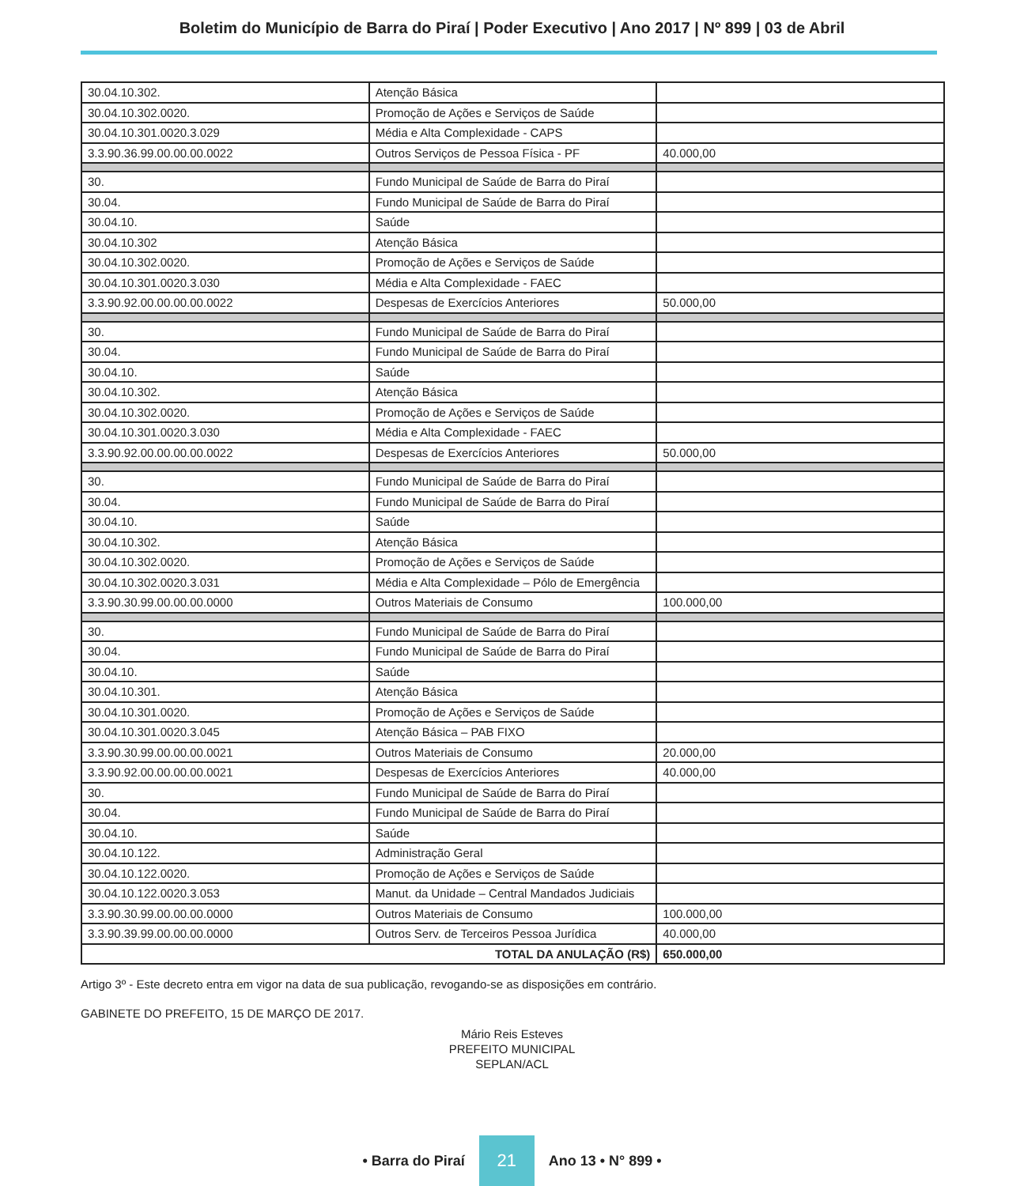Boletim do Município de Barra do Piraí | Poder Executivo | Ano 2017 | Nº 899 | 03 de Abril
| 30.04.10.302. | Atenção Básica | |
| 30.04.10.302.0020. | Promoção de Ações e Serviços de Saúde | |
| 30.04.10.301.0020.3.029 | Média e Alta Complexidade - CAPS | |
| 3.3.90.36.99.00.00.00.0022 | Outros Serviços de Pessoa Física - PF | 40.000,00 |
| 30. | Fundo Municipal de Saúde de Barra do Piraí | |
| 30.04. | Fundo Municipal de Saúde de Barra do Piraí | |
| 30.04.10. | Saúde | |
| 30.04.10.302 | Atenção Básica | |
| 30.04.10.302.0020. | Promoção de Ações e Serviços de Saúde | |
| 30.04.10.301.0020.3.030 | Média e Alta Complexidade - FAEC | |
| 3.3.90.92.00.00.00.00.0022 | Despesas de Exercícios Anteriores | 50.000,00 |
| 30. | Fundo Municipal de Saúde de Barra do Piraí | |
| 30.04. | Fundo Municipal de Saúde de Barra do Piraí | |
| 30.04.10. | Saúde | |
| 30.04.10.302. | Atenção Básica | |
| 30.04.10.302.0020. | Promoção de Ações e Serviços de Saúde | |
| 30.04.10.301.0020.3.030 | Média e Alta Complexidade - FAEC | |
| 3.3.90.92.00.00.00.00.0022 | Despesas de Exercícios Anteriores | 50.000,00 |
| 30. | Fundo Municipal de Saúde de Barra do Piraí | |
| 30.04. | Fundo Municipal de Saúde de Barra do Piraí | |
| 30.04.10. | Saúde | |
| 30.04.10.302. | Atenção Básica | |
| 30.04.10.302.0020. | Promoção de Ações e Serviços de Saúde | |
| 30.04.10.302.0020.3.031 | Média e Alta Complexidade – Pólo de Emergência | |
| 3.3.90.30.99.00.00.00.0000 | Outros Materiais de Consumo | 100.000,00 |
| 30. | Fundo Municipal de Saúde de Barra do Piraí | |
| 30.04. | Fundo Municipal de Saúde de Barra do Piraí | |
| 30.04.10. | Saúde | |
| 30.04.10.301. | Atenção Básica | |
| 30.04.10.301.0020. | Promoção de Ações e Serviços de Saúde | |
| 30.04.10.301.0020.3.045 | Atenção Básica – PAB FIXO | |
| 3.3.90.30.99.00.00.00.0021 | Outros Materiais de Consumo | 20.000,00 |
| 3.3.90.92.00.00.00.00.0021 | Despesas de Exercícios Anteriores | 40.000,00 |
| 30. | Fundo Municipal de Saúde de Barra do Piraí | |
| 30.04. | Fundo Municipal de Saúde de Barra do Piraí | |
| 30.04.10. | Saúde | |
| 30.04.10.122. | Administração Geral | |
| 30.04.10.122.0020. | Promoção de Ações e Serviços de Saúde | |
| 30.04.10.122.0020.3.053 | Manut. da Unidade – Central Mandados Judiciais | |
| 3.3.90.30.99.00.00.00.0000 | Outros Materiais de Consumo | 100.000,00 |
| 3.3.90.39.99.00.00.00.0000 | Outros Serv. de Terceiros Pessoa Jurídica | 40.000,00 |
| TOTAL DA ANULAÇÃO (R$) | | 650.000,00 |
Artigo 3º - Este decreto entra em vigor na data de sua publicação, revogando-se as disposições em contrário.
GABINETE DO PREFEITO, 15 DE MARÇO DE 2017.
Mário Reis Esteves
PREFEITO MUNICIPAL
SEPLAN/ACL
• Barra do Piraí 21 Ano 13 • N° 899 •